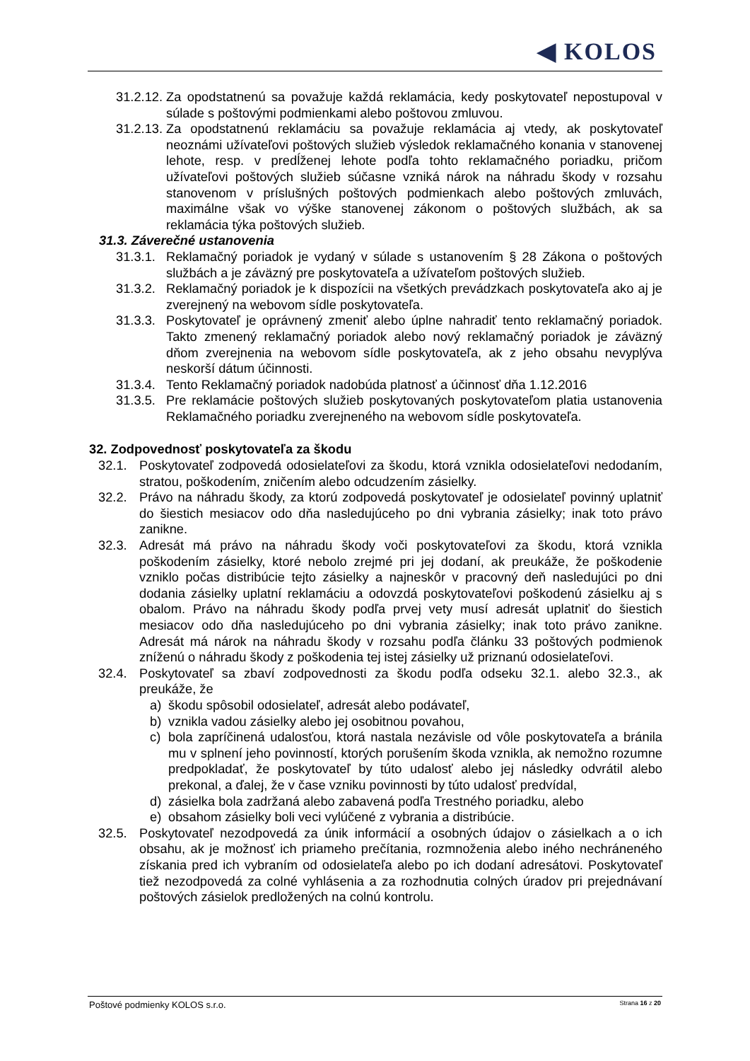◀ KOLOS
31.2.12. Za opodstatnenú sa považuje každá reklamácia, kedy poskytovateľ nepostupoval v súlade s poštovými podmienkami alebo poštovou zmluvou.
31.2.13. Za opodstatnenú reklamáciu sa považuje reklamácia aj vtedy, ak poskytovateľ neoznámi užívateľovi poštových služieb výsledok reklamačného konania v stanovenej lehote, resp. v predĺženej lehote podľa tohto reklamačného poriadku, pričom užívateľovi poštových služieb súčasne vzniká nárok na náhradu škody v rozsahu stanovenom v príslušných poštových podmienkach alebo poštových zmluvách, maximálne však vo výške stanovenej zákonom o poštových službách, ak sa reklamácia týka poštových služieb.
31.3. Záverečné ustanovenia
31.3.1. Reklamačný poriadok je vydaný v súlade s ustanovením § 28 Zákona o poštových službách a je záväzný pre poskytovateľa a užívateľom poštových služieb.
31.3.2. Reklamačný poriadok je k dispozícii na všetkých prevádzkach poskytovateľa ako aj je zverejnený na webovom sídle poskytovateľa.
31.3.3. Poskytovateľ je oprávnený zmeniť alebo úplne nahradiť tento reklamačný poriadok. Takto zmenený reklamačný poriadok alebo nový reklamačný poriadok je záväzný dňom zverejnenia na webovom sídle poskytovateľa, ak z jeho obsahu nevyplýva neskorší dátum účinnosti.
31.3.4. Tento Reklamačný poriadok nadobúda platnosť a účinnosť dňa 1.12.2016
31.3.5. Pre reklamácie poštových služieb poskytovaných poskytovateľom platia ustanovenia Reklamačného poriadku zverejneného na webovom sídle poskytovateľa.
32. Zodpovednosť poskytovateľa za škodu
32.1. Poskytovateľ zodpovedá odosielateľovi za škodu, ktorá vznikla odosielateľovi nedodaním, stratou, poškodením, zničením alebo odcudzením zásielky.
32.2. Právo na náhradu škody, za ktorú zodpovedá poskytovateľ je odosielateľ povinný uplatniť do šiestich mesiacov odo dňa nasledujúceho po dni vybrania zásielky; inak toto právo zanikne.
32.3. Adresát má právo na náhradu škody voči poskytovateľovi za škodu, ktorá vznikla poškodením zásielky, ktoré nebolo zrejmé pri jej dodaní, ak preukáže, že poškodenie vzniklo počas distribúcie tejto zásielky a najneskôr v pracovný deň nasledujúci po dni dodania zásielky uplatní reklamáciu a odovzdá poskytovateľovi poškodenú zásielku aj s obalom. Právo na náhradu škody podľa prvej vety musí adresát uplatniť do šiestich mesiacov odo dňa nasledujúceho po dni vybrania zásielky; inak toto právo zanikne. Adresát má nárok na náhradu škody v rozsahu podľa článku 33 poštových podmienok zníženú o náhradu škody z poškodenia tej istej zásielky už priznanú odosielateľovi.
32.4. Poskytovateľ sa zbaví zodpovednosti za škodu podľa odseku 32.1. alebo 32.3., ak preukáže, že
a) škodu spôsobil odosielateľ, adresát alebo podávateľ,
b) vznikla vadou zásielky alebo jej osobitnou povahou,
c) bola zapríčinená udalosťou, ktorá nastala nezávisle od vôle poskytovateľa a bránila mu v splnení jeho povinností, ktorých porušením škoda vznikla, ak nemožno rozumne predpokladať, že poskytovateľ by túto udalosť alebo jej následky odvrátil alebo prekonal, a ďalej, že v čase vzniku povinnosti by túto udalosť predvídal,
d) zásielka bola zadržaná alebo zabavená podľa Trestného poriadku, alebo
e) obsahom zásielky boli veci vylúčené z vybrania a distribúcie.
32.5. Poskytovateľ nezodpovedá za únik informácií a osobných údajov o zásielkach a o ich obsahu, ak je možnosť ich priameho prečítania, rozmnoženia alebo iného nechráneného získania pred ich vybraním od odosielateľa alebo po ich dodaní adresátovi. Poskytovateľ tiež nezodpovedá za colné vyhlásenia a za rozhodnutia colných úradov pri prejednávaní poštových zásielok predložených na colnú kontrolu.
Poštové podmienky KOLOS s.r.o. Strana 16 z 20